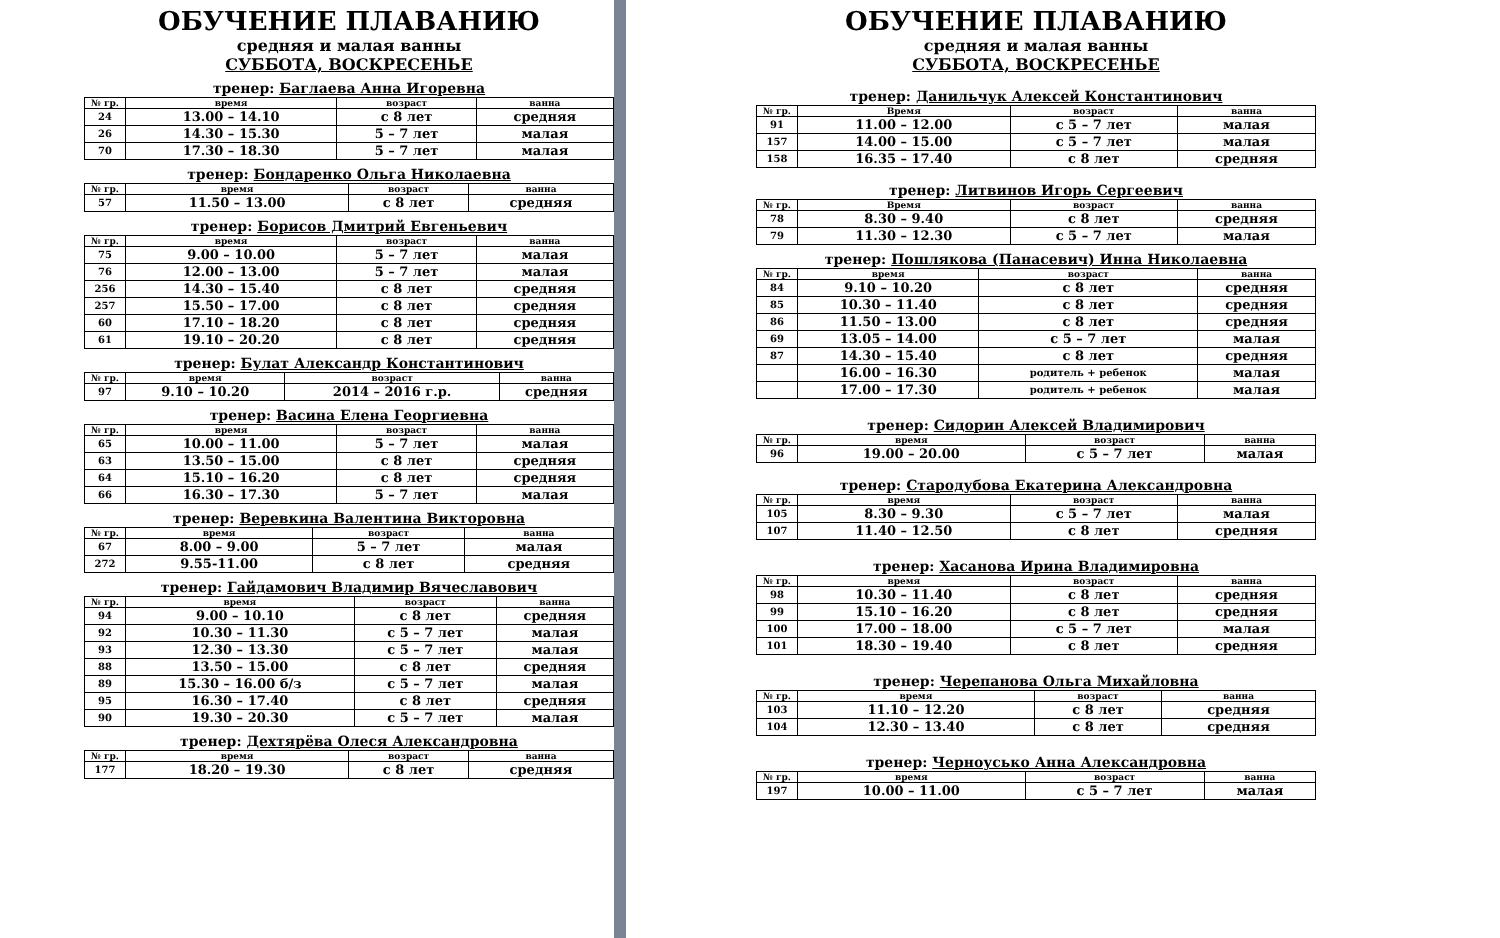ОБУЧЕНИЕ ПЛАВАНИЮ
средняя и малая ванны
СУББОТА, ВОСКРЕСЕНЬЕ
тренер: Баглаева Анна Игоревна
| № гр. | время | возраст | ванна |
| --- | --- | --- | --- |
| 24 | 13.00 – 14.10 | с 8 лет | средняя |
| 26 | 14.30 – 15.30 | 5 – 7 лет | малая |
| 70 | 17.30 – 18.30 | 5 – 7 лет | малая |
тренер: Бондаренко Ольга Николаевна
| № гр. | время | возраст | ванна |
| --- | --- | --- | --- |
| 57 | 11.50 – 13.00 | с 8 лет | средняя |
тренер: Борисов Дмитрий Евгеньевич
| № гр. | время | возраст | ванна |
| --- | --- | --- | --- |
| 75 | 9.00 – 10.00 | 5 – 7 лет | малая |
| 76 | 12.00 – 13.00 | 5 – 7 лет | малая |
| 256 | 14.30 – 15.40 | с 8 лет | средняя |
| 257 | 15.50 – 17.00 | с 8 лет | средняя |
| 60 | 17.10 – 18.20 | с 8 лет | средняя |
| 61 | 19.10 – 20.20 | с 8 лет | средняя |
тренер: Булат Александр Константинович
| № гр. | время | возраст | ванна |
| --- | --- | --- | --- |
| 97 | 9.10 – 10.20 | 2014 – 2016 г.р. | средняя |
тренер: Васина Елена Георгиевна
| № гр. | время | возраст | ванна |
| --- | --- | --- | --- |
| 65 | 10.00 – 11.00 | 5 – 7 лет | малая |
| 63 | 13.50 – 15.00 | с 8 лет | средняя |
| 64 | 15.10 – 16.20 | с 8 лет | средняя |
| 66 | 16.30 – 17.30 | 5 – 7 лет | малая |
тренер: Веревкина Валентина Викторовна
| № гр. | время | возраст | ванна |
| --- | --- | --- | --- |
| 67 | 8.00 – 9.00 | 5 – 7 лет | малая |
| 272 | 9.55-11.00 | с 8 лет | средняя |
тренер: Гайдамович Владимир Вячеславович
| № гр. | время | возраст | ванна |
| --- | --- | --- | --- |
| 94 | 9.00 – 10.10 | с 8 лет | средняя |
| 92 | 10.30 – 11.30 | с 5 – 7 лет | малая |
| 93 | 12.30 – 13.30 | с 5 – 7 лет | малая |
| 88 | 13.50 – 15.00 | с 8 лет | средняя |
| 89 | 15.30 – 16.00 б/з | с 5 – 7 лет | малая |
| 95 | 16.30 – 17.40 | с 8 лет | средняя |
| 90 | 19.30 – 20.30 | с 5 – 7 лет | малая |
тренер: Дехтярёва Олеся Александровна
| № гр. | время | возраст | ванна |
| --- | --- | --- | --- |
| 177 | 18.20 – 19.30 | с 8 лет | средняя |
ОБУЧЕНИЕ ПЛАВАНИЮ
средняя и малая ванны
СУББОТА, ВОСКРЕСЕНЬЕ
тренер: Данильчук Алексей Константинович
| № гр. | Время | возраст | ванна |
| --- | --- | --- | --- |
| 91 | 11.00 – 12.00 | с 5 – 7 лет | малая |
| 157 | 14.00 – 15.00 | с 5 – 7 лет | малая |
| 158 | 16.35 – 17.40 | с 8 лет | средняя |
тренер: Литвинов Игорь Сергеевич
| № гр. | Время | возраст | ванна |
| --- | --- | --- | --- |
| 78 | 8.30 – 9.40 | с 8 лет | средняя |
| 79 | 11.30 – 12.30 | с 5 – 7 лет | малая |
тренер: Пошлякова (Панасевич) Инна Николаевна
| № гр. | время | возраст | ванна |
| --- | --- | --- | --- |
| 84 | 9.10 – 10.20 | с 8 лет | средняя |
| 85 | 10.30 – 11.40 | с 8 лет | средняя |
| 86 | 11.50 – 13.00 | с 8 лет | средняя |
| 69 | 13.05 – 14.00 | с 5 – 7 лет | малая |
| 87 | 14.30 – 15.40 | с 8 лет | средняя |
| | 16.00 – 16.30 | родитель + ребенок | малая |
| | 17.00 – 17.30 | родитель + ребенок | малая |
тренер: Сидорин Алексей Владимирович
| № гр. | время | возраст | ванна |
| --- | --- | --- | --- |
| 96 | 19.00 – 20.00 | с 5 – 7 лет | малая |
тренер: Стародубова Екатерина Александровна
| № гр. | время | возраст | ванна |
| --- | --- | --- | --- |
| 105 | 8.30 – 9.30 | с 5 – 7 лет | малая |
| 107 | 11.40 – 12.50 | с 8 лет | средняя |
тренер: Хасанова Ирина Владимировна
| № гр. | время | возраст | ванна |
| --- | --- | --- | --- |
| 98 | 10.30 – 11.40 | с 8 лет | средняя |
| 99 | 15.10 – 16.20 | с 8 лет | средняя |
| 100 | 17.00 – 18.00 | с 5 – 7 лет | малая |
| 101 | 18.30 – 19.40 | с 8 лет | средняя |
тренер: Черепанова Ольга Михайловна
| № гр. | время | возраст | ванна |
| --- | --- | --- | --- |
| 103 | 11.10 – 12.20 | с 8 лет | средняя |
| 104 | 12.30 – 13.40 | с 8 лет | средняя |
тренер: Черноусько Анна Александровна
| № гр. | время | возраст | ванна |
| --- | --- | --- | --- |
| 197 | 10.00 – 11.00 | с 5 – 7 лет | малая |